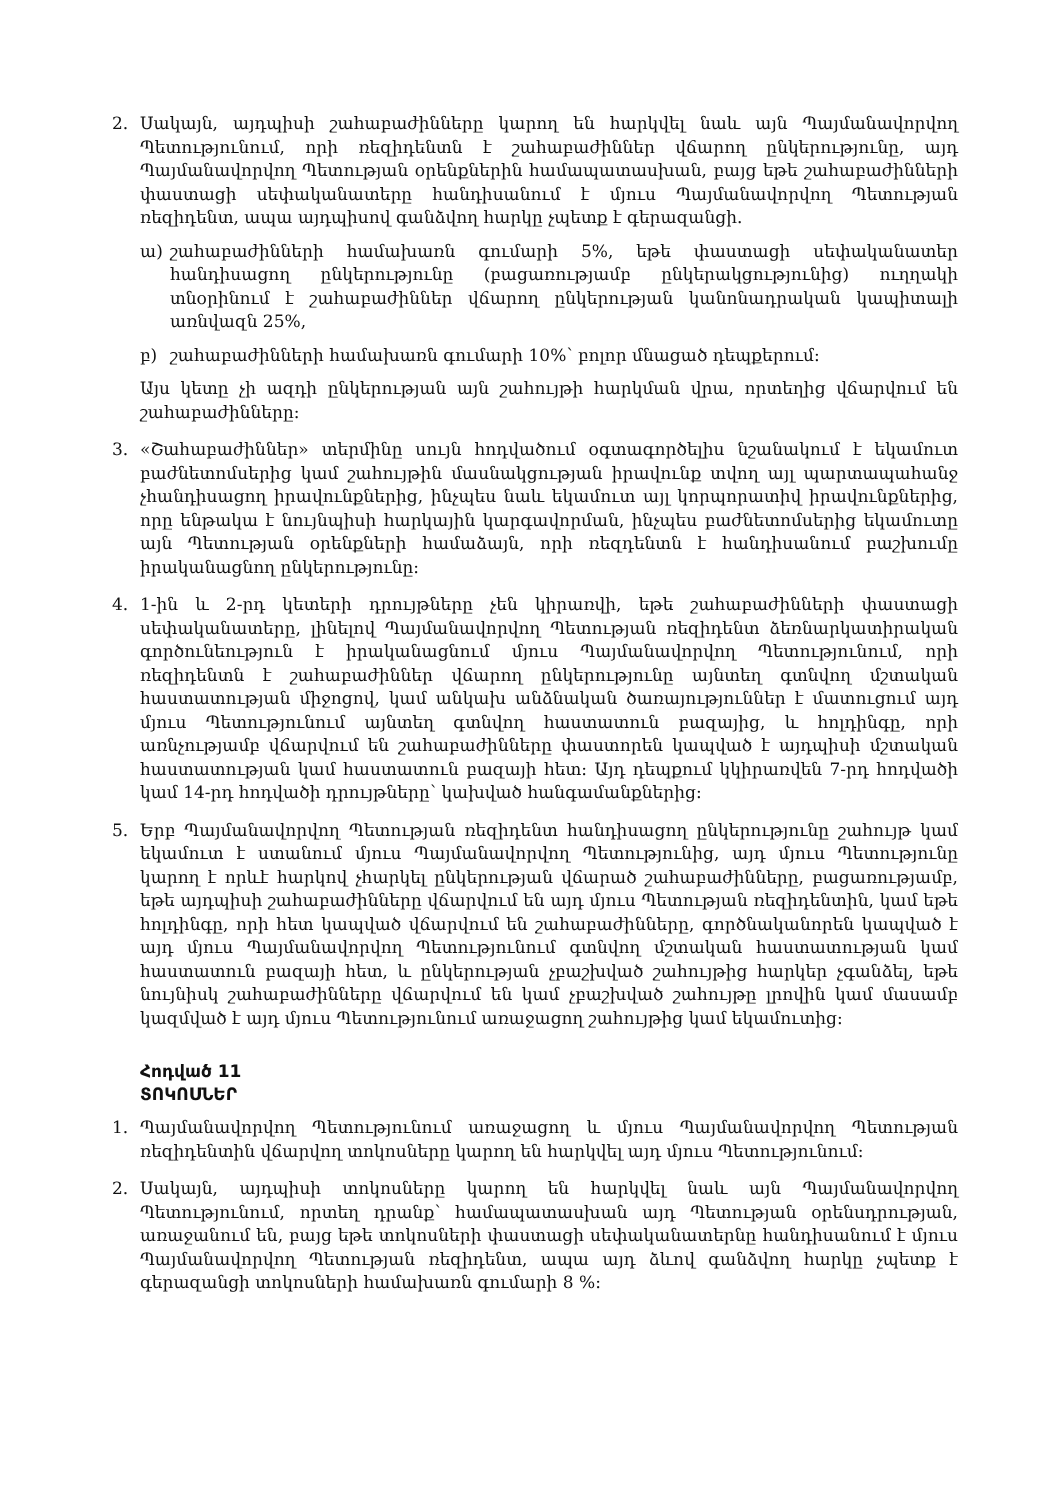2. Սակայն, այդպիսի շահաբաժինները կարող են հարկվել նաև այն Պայմանավորվող Պետությունում, որի ռեզիդենտն է շահաբաժիններ վճարող ընկերությունը, այդ Պայմանավորվող Պետության օրենքներին համապատասխան, բայց եթե շահաբաժինների փաստացի սեփականատերը հանդիսանում է մյուս Պայմանավորվող Պետության ռեզիդենտ, ապա այդպիսով գանձվող հարկը չպետք է գերազանցի.
ա) շահաբաժինների համախառն գումարի 5%, եթե փաստացի սեփականատեր հանդիսացող ընկերությունը (բացառությամբ ընկերակցությունից) ուղղակի տնօրինում է շահաբաժիններ վճարող ընկերության կանոնադրական կապիտալի առնվազն 25%,
բ) շահաբաժինների համախառն գումարի 10%՝ բոլոր մնացած դեպքերում:
Այս կետը չի ազդի ընկերության այն շահույթի հարկման վրա, որտեղից վճարվում են շահաբաժինները:
3. «Շահաբաժիններ» տերմինը սույն հոդվածում օգտագործելիս նշանակում է եկամուտ բաժնետոմսերից կամ շահույթին մասնակցության իրավունք տվող այլ պարտապահանջ չհանդիսացող իրավունքներից, ինչպես նաև եկամուտ այլ կորպորատիվ իրավունքներից, որը ենթակա է նույնպիսի հարկային կարգավորման, ինչպես բաժնետոմսերից եկամուտը այն Պետության օրենքների համաձայն, որի ռեզդենտն է հանդիսանում բաշխումը իրականացնող ընկերությունը:
4. 1-ին և 2-րդ կետերի դրույթները չեն կիրառվի, եթե շահաբաժինների փաստացի սեփականատերը, լինելով Պայմանավորվող Պետության ռեզիդենտ ձեռնարկատիրական գործունեություն է իրականացնում մյուս Պայմանավորվող Պետությունում, որի ռեզիդենտն է շահաբաժիններ վճարող ընկերությունը այնտեղ գտնվող մշտական հաստատության միջոցով, կամ անկախ անձնական ծառայություններ է մատուցում այդ մյուս Պետությունում այնտեղ գտնվող հաստատուն բազայից, և հոլդինգը, որի առնչությամբ վճարվում են շահաբաժինները փաստորեն կապված է այդպիսի մշտական հաստատության կամ հաստատուն բազայի հետ: Այդ դեպքում կկիրառվեն 7-րդ հոդվածի կամ 14-րդ հոդվածի դրույթները՝ կախված հանգամանքներից:
5. Երբ Պայմանավորվող Պետության ռեզիդենտ հանդիսացող ընկերությունը շահույթ կամ եկամուտ է ստանում մյուս Պայմանավորվող Պետությունից, այդ մյուս Պետությունը կարող է որևէ հարկով չհարկել ընկերության վճարած շահաբաժինները, բացառությամբ, եթե այդպիսի շահաբաժինները վճարվում են այդ մյուս Պետության ռեզիդենտին, կամ եթե հոլդինգը, որի հետ կապված վճարվում են շահաբաժինները, գործնականորեն կապված է այդ մյուս Պայմանավորվող Պետությունում գտնվող մշտական հաստատության կամ հաստատուն բազայի հետ, և ընկերության չբաշխված շահույթից հարկեր չգանձել, եթե նույնիսկ շահաբաժինները վճարվում են կամ չբաշխված շահույթը լրովին կամ մասամբ կազմված է այդ մյուս Պետությունում առաջացող շահույթից կամ եկամուտից:
Հոդված 11
ՏՈԿՈՍՆԵՐ
1. Պայմանավորվող Պետությունում առաջացող և մյուս Պայմանավորվող Պետության ռեզիդենտին վճարվող տոկոսները կարող են հարկվել այդ մյուս Պետությունում:
2. Սակայն, այդպիսի տոկոսները կարող են հարկվել նաև այն Պայմանավորվող Պետությունում, որտեղ դրանք՝ համապատասխան այդ Պետության օրենսդրության, առաջանում են, բայց եթե տոկոսների փաստացի սեփականատերնը հանդիսանում է մյուս Պայմանավորվող Պետության ռեզիդենտ, ապա այդ ձևով գանձվող հարկը չպետք է գերազանցի տոկոսների համախառն գումարի 8 %: